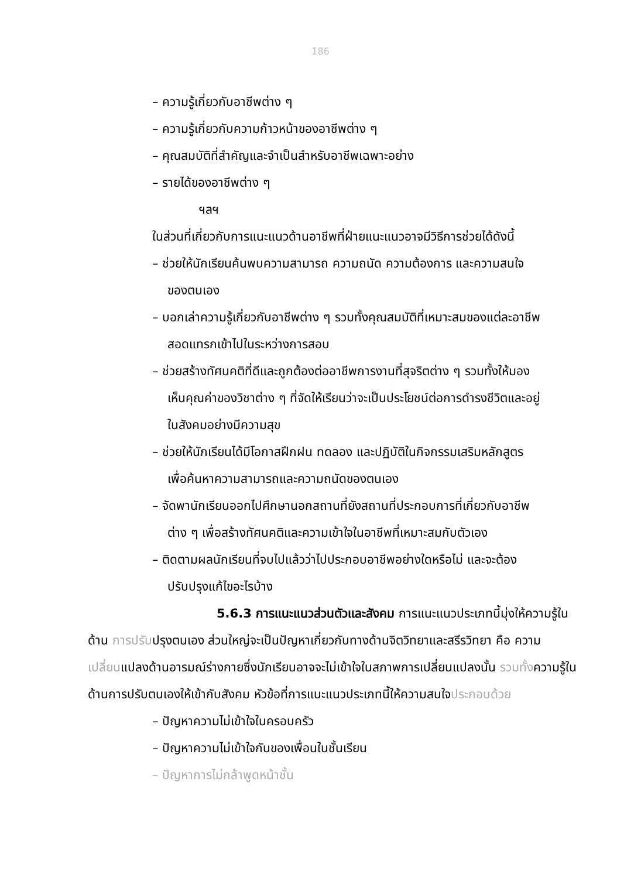186
– ความรู้เกี่ยวกับอาชีพต่าง ๆ
– ความรู้เกี่ยวกับความก้าวหน้าของอาชีพต่าง ๆ
– คุณสมบัติที่สำคัญและจำเป็นสำหรับอาชีพเฉพาะอย่าง
– รายได้ของอาชีพต่าง ๆ
ฯลฯ
ในส่วนที่เกี่ยวกับการแนะแนวด้านอาชีพที่ฝ่ายแนะแนวอาจมีวิธีการช่วยได้ดังนี้
– ช่วยให้นักเรียนค้นพบความสามารถ ความถนัด ความต้องการ และความสนใจ
ของตนเอง
– บอกเล่าความรู้เกี่ยวกับอาชีพต่าง ๆ รวมทั้งคุณสมบัติที่เหมาะสมของแต่ละอาชีพ
สอดแทรกเข้าไปในระหว่างการสอบ
– ช่วยสร้างทัศนคติที่ดีและถูกต้องต่ออาชีพการงานที่สุจริตต่าง ๆ รวมทั้งให้มอง
เห็นคุณค่าของวิชาต่าง ๆ ที่จัดให้เรียนว่าจะเป็นประโยชน์ต่อการดำรงชีวิตและอยู่
ในสังคมอย่างมีความสุข
– ช่วยให้นักเรียนได้มีโอกาสฝึกฝน ทดลอง และปฏิบัติในกิจกรรมเสริมหลักสูตร
เพื่อค้นหาความสามารถและความถนัดของตนเอง
– จัดพานักเรียนออกไปศึกษานอกสถานที่ยังสถานที่ประกอบการที่เกี่ยวกับอาชีพ
ต่าง ๆ เพื่อสร้างทัศนคติและความเข้าใจในอาชีพที่เหมาะสมกับตัวเอง
– ติดตามผลนักเรียนที่จบไปแล้วว่าไปประกอบอาชีพอย่างใดหรือไม่ และจะต้อง
ปรับปรุงแก้ไขอะไรบ้าง
5.6.3 การแนะแนวส่วนตัวและสังคม การแนะแนวประเภทนี้มุ่งให้ความรู้ในด้าน การปรับปรุงตนเอง ส่วนใหญ่จะเป็นปัญหาเกี่ยวกับทางด้านจิตวิทยาและสรีรวิทยา คือ ความเปลี่ยนแปลงด้านอารมณ์ร่างกายซึ่งนักเรียนอาจจะไม่เข้าใจในสภาพการเปลี่ยนแปลงนั้น รวมทั้งความรู้ในด้านการปรับตนเองให้เข้ากับสังคม หัวข้อที่การแนะแนวประเภทนี้ให้ความสนใจประกอบด้วย
– ปัญหาความไม่เข้าใจในครอบครัว
– ปัญหาความไม่เข้าใจกันของเพื่อนในชั้นเรียน
– ปัญหาการไม่กล้าพูดหน้าชั้น